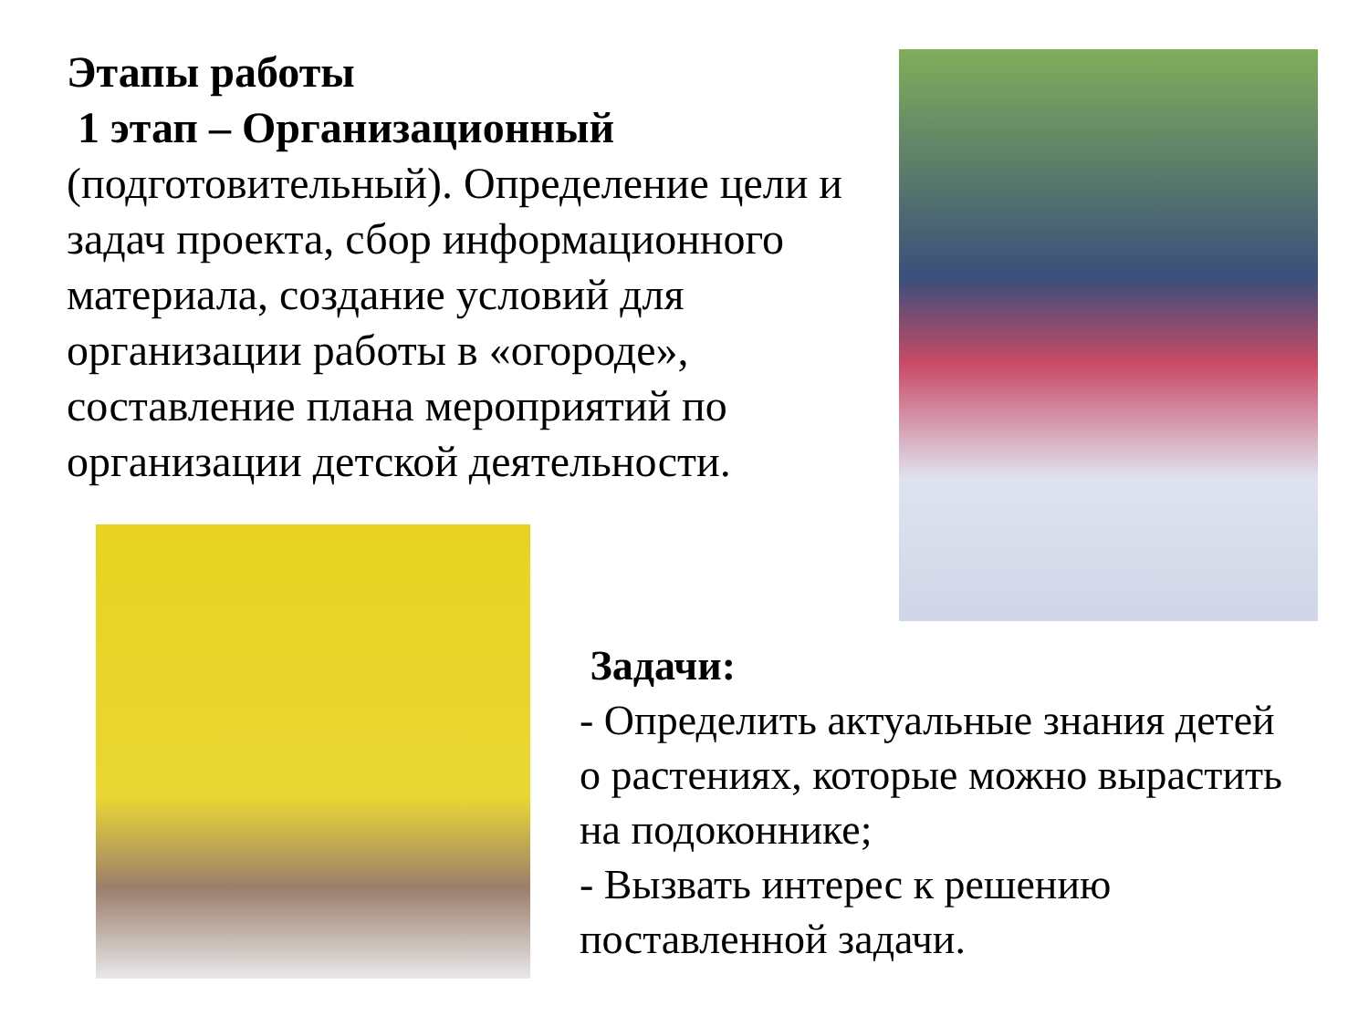Этапы работы
1 этап – Организационный
(подготовительный). Определение цели и задач проекта, сбор информационного материала, создание условий для организации работы в «огороде», составление плана мероприятий по организации детской деятельности.
Задачи:
- Определить актуальные знания детей о растениях, которые можно вырастить на подоконнике;
- Вызвать интерес к решению поставленной задачи.